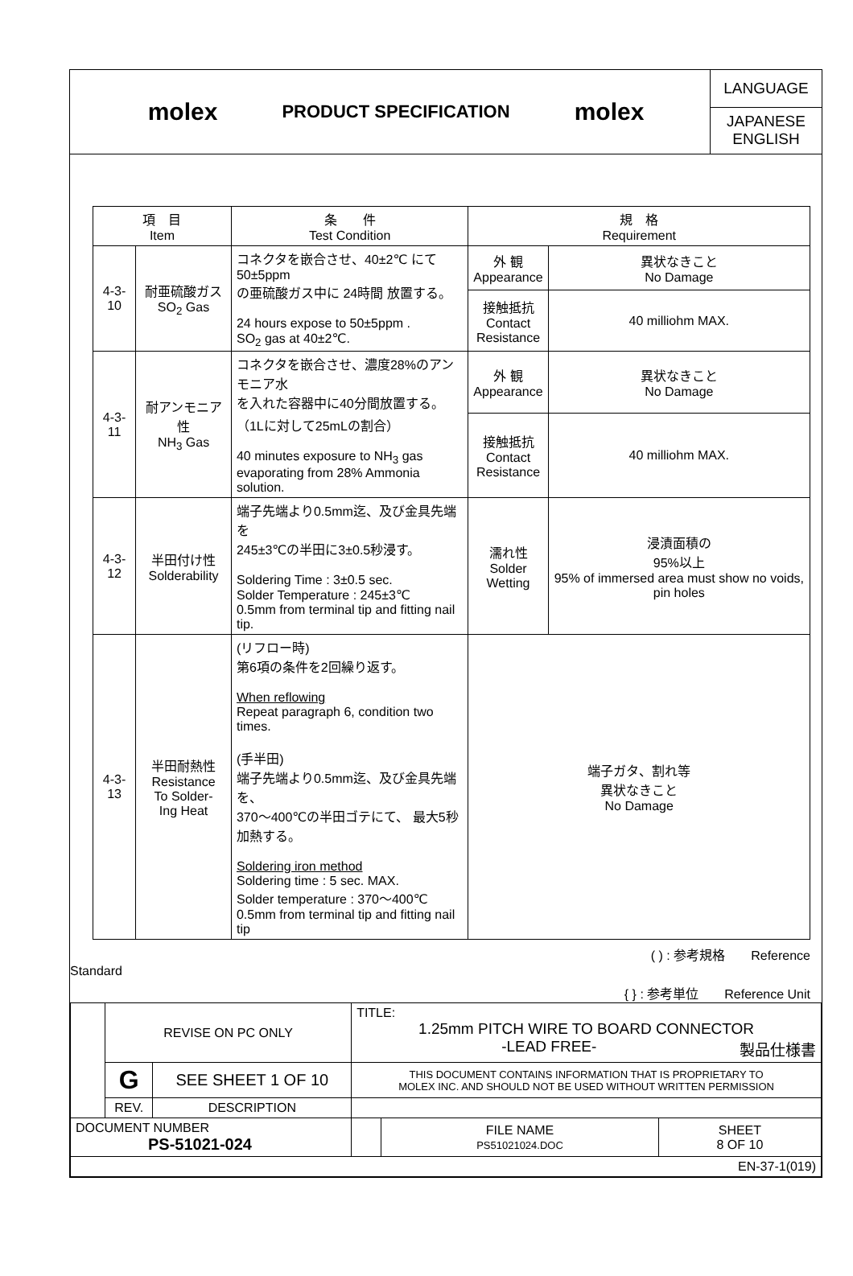molex
PRODUCT SPECIFICATION
molex
LANGUAGE
JAPANESE
ENGLISH
| 項 目 Item | | 条 件 Test Condition | 規 格 Requirement | |
| --- | --- | --- | --- | --- |
| 4-3-10 | 耐亜硫酸ガス SO<sub>2</sub> Gas | コネクタを嵌合させ、40±2℃ にて 50±5ppm の亜硫酸ガス中に 24時間 放置する。 24 hours expose to 50±5ppm . SO<sub>2</sub> gas at 40±2℃. | 外 観 Appearance | 異状なきこと No Damage |
| | | | 接触抵抗 Contact Resistance | 40 milliohm MAX. |
| 4-3-11 | 耐アンモニア性 NH<sub>3</sub> Gas | コネクタを嵌合させ、濃度28%のアンモニア水 を入れた容器中に40分間放置する。 （1Lに対して25mLの割合） 40 minutes exposure to NH<sub>3</sub> gas evaporating from 28% Ammonia solution. | 外 観 Appearance | 異状なきこと No Damage |
| | | | 接触抵抗 Contact Resistance | 40 milliohm MAX. |
| 4-3-12 | 半田付け性 Solderability | 端子先端より0.5mm迄、及び金具先端を 245±3℃の半田に3±0.5秒浸す。 Soldering Time : 3±0.5 sec. Solder Temperature : 245±3℃ 0.5mm from terminal tip and fitting nail tip. | 濡れ性 Solder Wetting | 浸漬面積の 95%以上 95% of immersed area must show no voids, pin holes |
| 4-3-13 | 半田耐熱性 Resistance To Solder- Ing Heat | (リフロー時) 第6項の条件を2回繰り返す。 When reflowing Repeat paragraph 6, condition two times. (手半田) 端子先端より0.5mm迄、及び金具先端を、 370～400℃の半田ゴテにて、 最大5秒 加熱する。 Soldering iron method Soldering time : 5 sec. MAX. Solder temperature : 370～400℃ 0.5mm from terminal tip and fitting nail tip | 端子ガタ、割れ等 異状なきこと No Damage | |
( ) : 参考規格　　Reference
Standard
{ } : 参考単位　　Reference Unit
| | REVISE ON PC ONLY | | TITLE: 1.25mm PITCH WIRE TO BOARD CONNECTOR -LEAD FREE- 製品仕様書 | | |
| | G | SEE SHEET 1 OF 10 | THIS DOCUMENT CONTAINS INFORMATION THAT IS PROPRIETARY TO MOLEX INC. AND SHOULD NOT BE USED WITHOUT WRITTEN PERMISSION | | |
| | REV. | DESCRIPTION | | | |
| DOCUMENT NUMBER PS-51021-024 | | | | FILE NAME PS51021024.DOC | SHEET 8 OF 10 |
| EN-37-1(019) | | | | | |